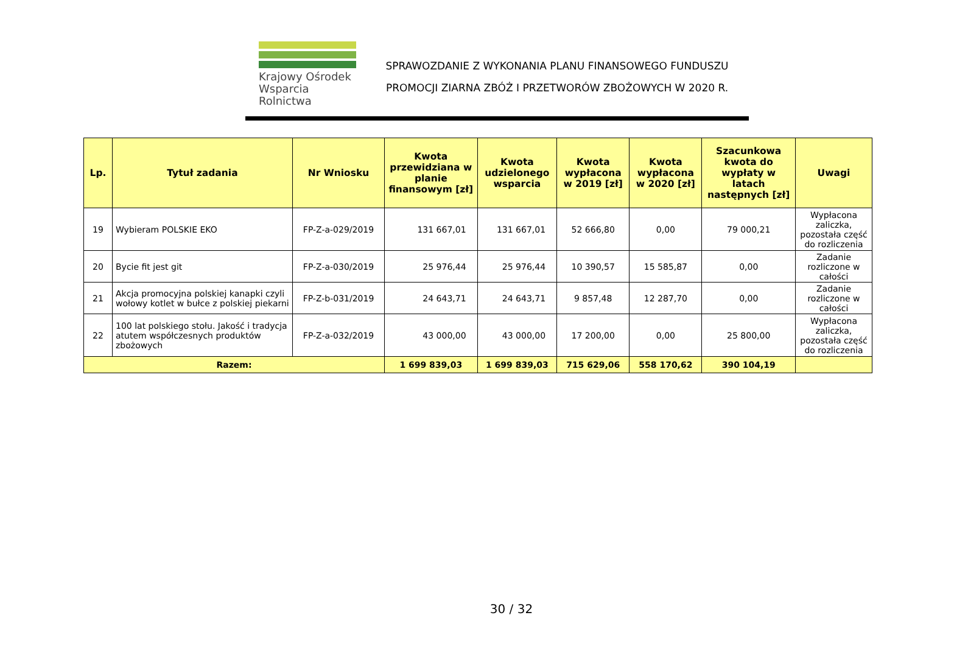Krajowy Ośrodek
Wsparcia Rolnictwa
SPRAWOZDANIE Z WYKONANIA PLANU FINANSOWEGO FUNDUSZU
PROMOCJI ZIARNA ZBÓŻ I PRZETWORÓW ZBOŻOWYCH W 2020 R.
| Lp. | Tytuł zadania | Nr Wniosku | Kwota przewidziana w planie finansowym [zł] | Kwota udzielonego wsparcia | Kwota wypłacona w 2019 [zł] | Kwota wypłacona w 2020 [zł] | Szacunkowa kwota do wypłaty w latach następnych [zł] | Uwagi |
| --- | --- | --- | --- | --- | --- | --- | --- | --- |
| 19 | Wybieram POLSKIE EKO | FP-Z-a-029/2019 | 131 667,01 | 131 667,01 | 52 666,80 | 0,00 | 79 000,21 | Wypłacona zaliczka, pozostała część do rozliczenia |
| 20 | Bycie fit jest git | FP-Z-a-030/2019 | 25 976,44 | 25 976,44 | 10 390,57 | 15 585,87 | 0,00 | Zadanie rozliczone w całości |
| 21 | Akcja promocyjna polskiej kanapki czyli wołowy kotlet w bułce z polskiej piekarni | FP-Z-b-031/2019 | 24 643,71 | 24 643,71 | 9 857,48 | 12 287,70 | 0,00 | Zadanie rozliczone w całości |
| 22 | 100 lat polskiego stołu. Jakość i tradycja atutem współczesnych produktów zbożowych | FP-Z-a-032/2019 | 43 000,00 | 43 000,00 | 17 200,00 | 0,00 | 25 800,00 | Wypłacona zaliczka, pozostała część do rozliczenia |
| Razem: | | | 1 699 839,03 | 1 699 839,03 | 715 629,06 | 558 170,62 | 390 104,19 | |
30 / 32